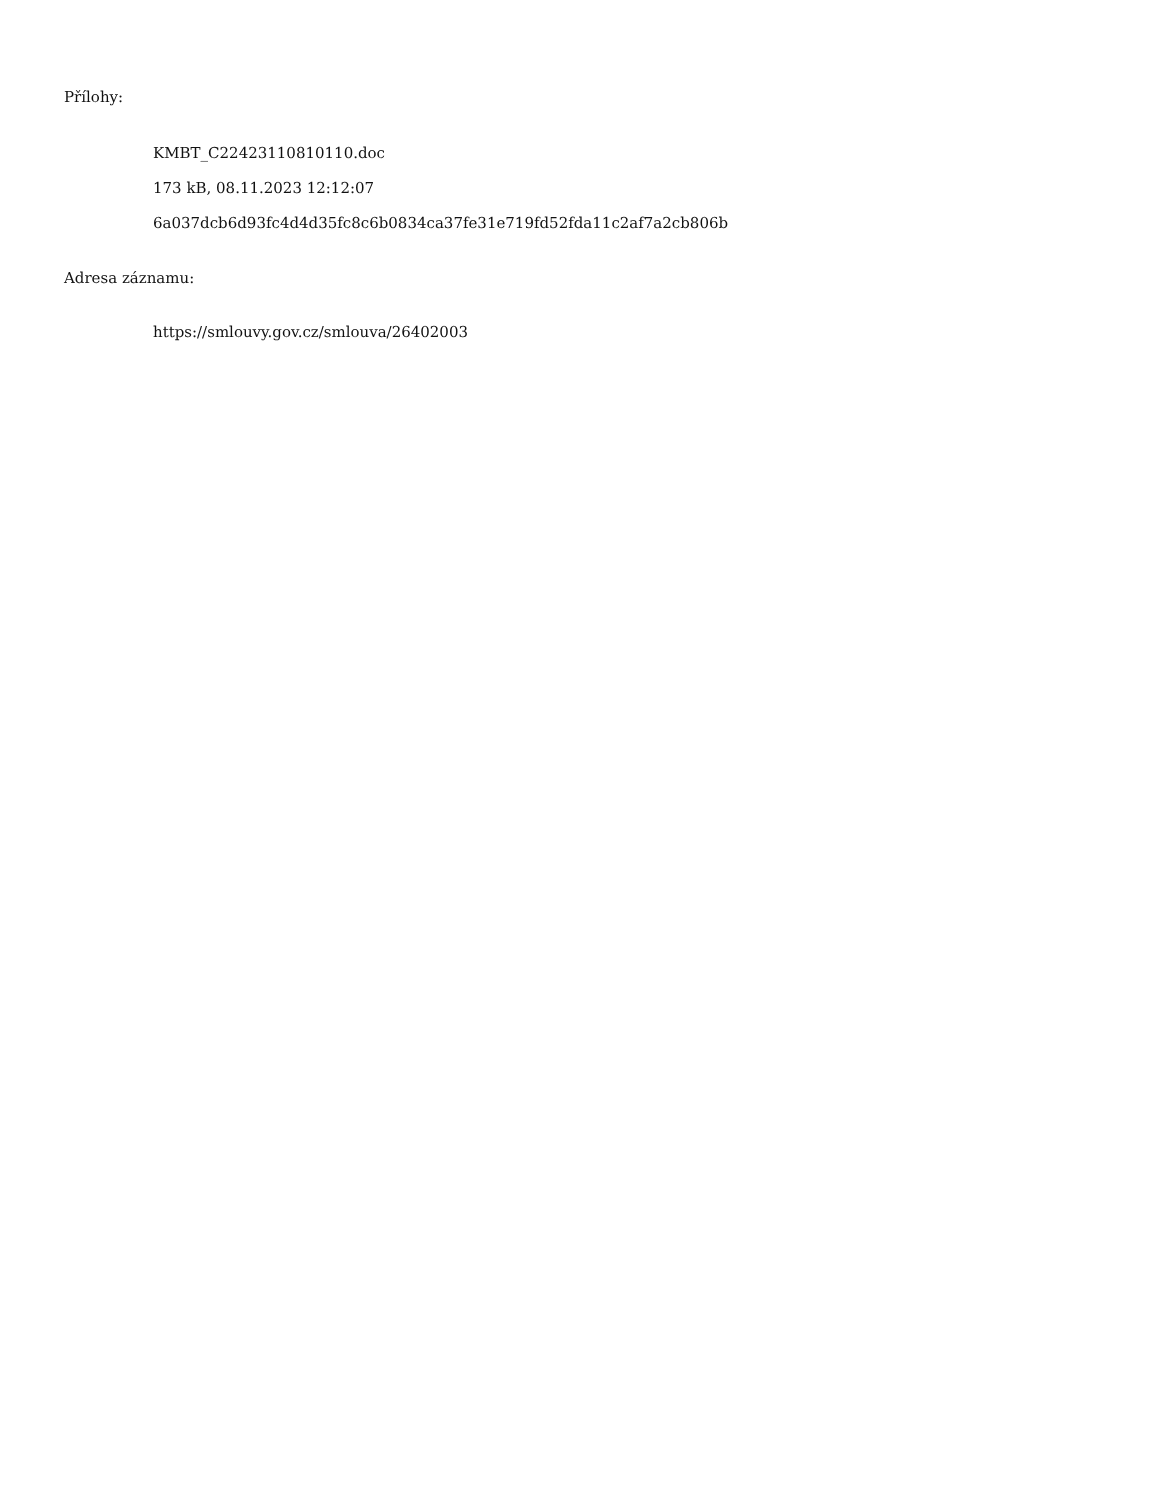Přílohy:
KMBT_C22423110810110.doc
173 kB, 08.11.2023 12:12:07
6a037dcb6d93fc4d4d35fc8c6b0834ca37fe31e719fd52fda11c2af7a2cb806b
Adresa záznamu:
https://smlouvy.gov.cz/smlouva/26402003